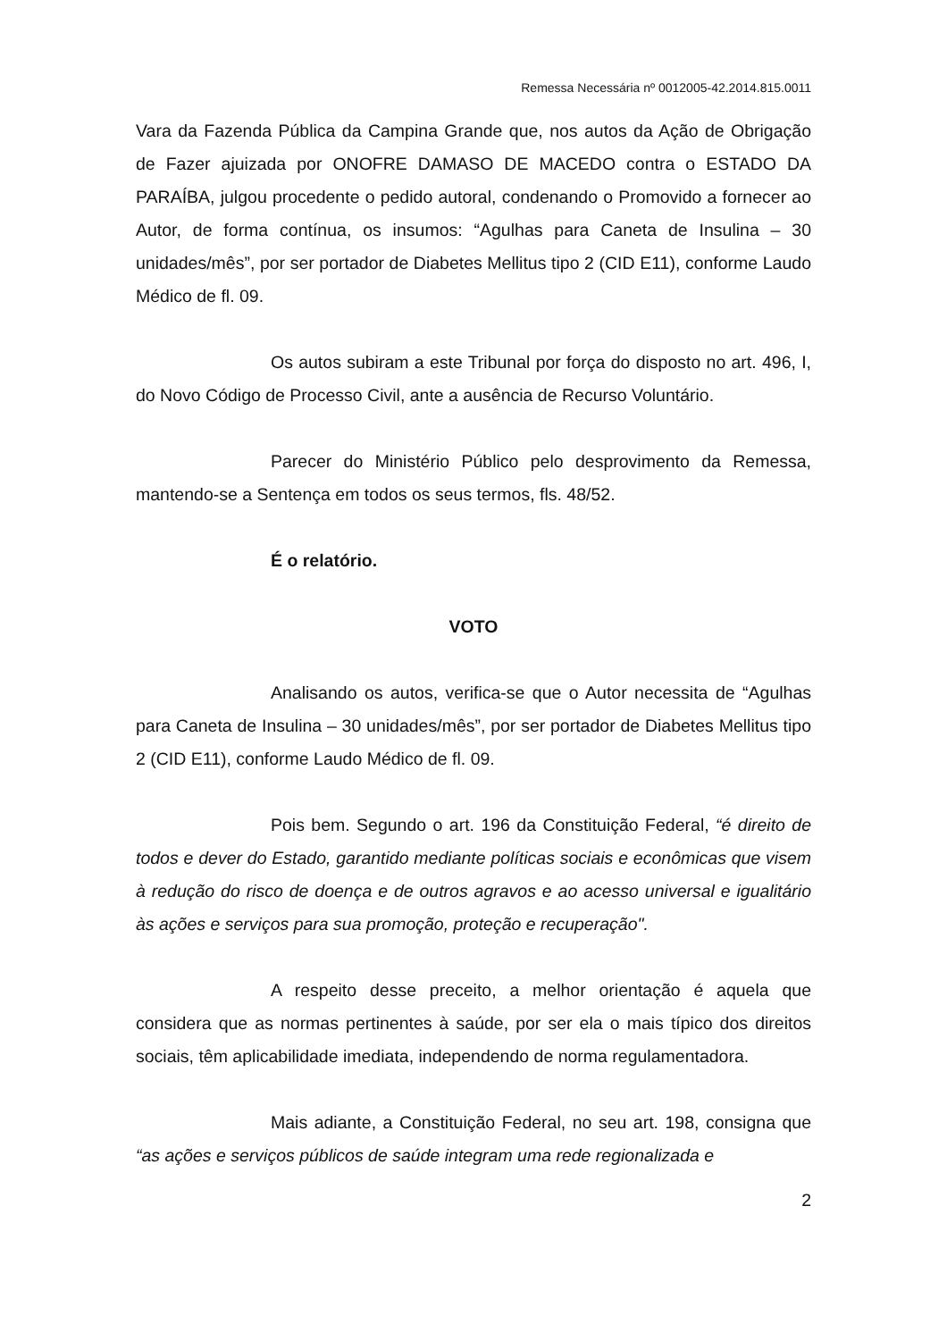Remessa Necessária nº 0012005-42.2014.815.0011
Vara da Fazenda Pública da Campina Grande que, nos autos da Ação de Obrigação de Fazer ajuizada por ONOFRE DAMASO DE MACEDO contra o ESTADO DA PARAÍBA, julgou procedente o pedido autoral, condenando o Promovido a fornecer ao Autor, de forma contínua, os insumos: “Agulhas para Caneta de Insulina – 30 unidades/mês”, por ser portador de Diabetes Mellitus tipo 2 (CID E11), conforme Laudo Médico de fl. 09.
Os autos subiram a este Tribunal por força do disposto no art. 496, I, do Novo Código de Processo Civil, ante a ausência de Recurso Voluntário.
Parecer do Ministério Público pelo desprovimento da Remessa, mantendo-se a Sentença em todos os seus termos, fls. 48/52.
É o relatório.
VOTO
Analisando os autos, verifica-se que o Autor necessita de “Agulhas para Caneta de Insulina – 30 unidades/mês”, por ser portador de Diabetes Mellitus tipo 2 (CID E11), conforme Laudo Médico de fl. 09.
Pois bem. Segundo o art. 196 da Constituição Federal, “é direito de todos e dever do Estado, garantido mediante políticas sociais e econômicas que visem à redução do risco de doença e de outros agravos e ao acesso universal e igualitário às ações e serviços para sua promoção, proteção e recuperação".
A respeito desse preceito, a melhor orientação é aquela que considera que as normas pertinentes à saúde, por ser ela o mais típico dos direitos sociais, têm aplicabilidade imediata, independendo de norma regulamentadora.
Mais adiante, a Constituição Federal, no seu art. 198, consigna que “as ações e serviços públicos de saúde integram uma rede regionalizada e
2